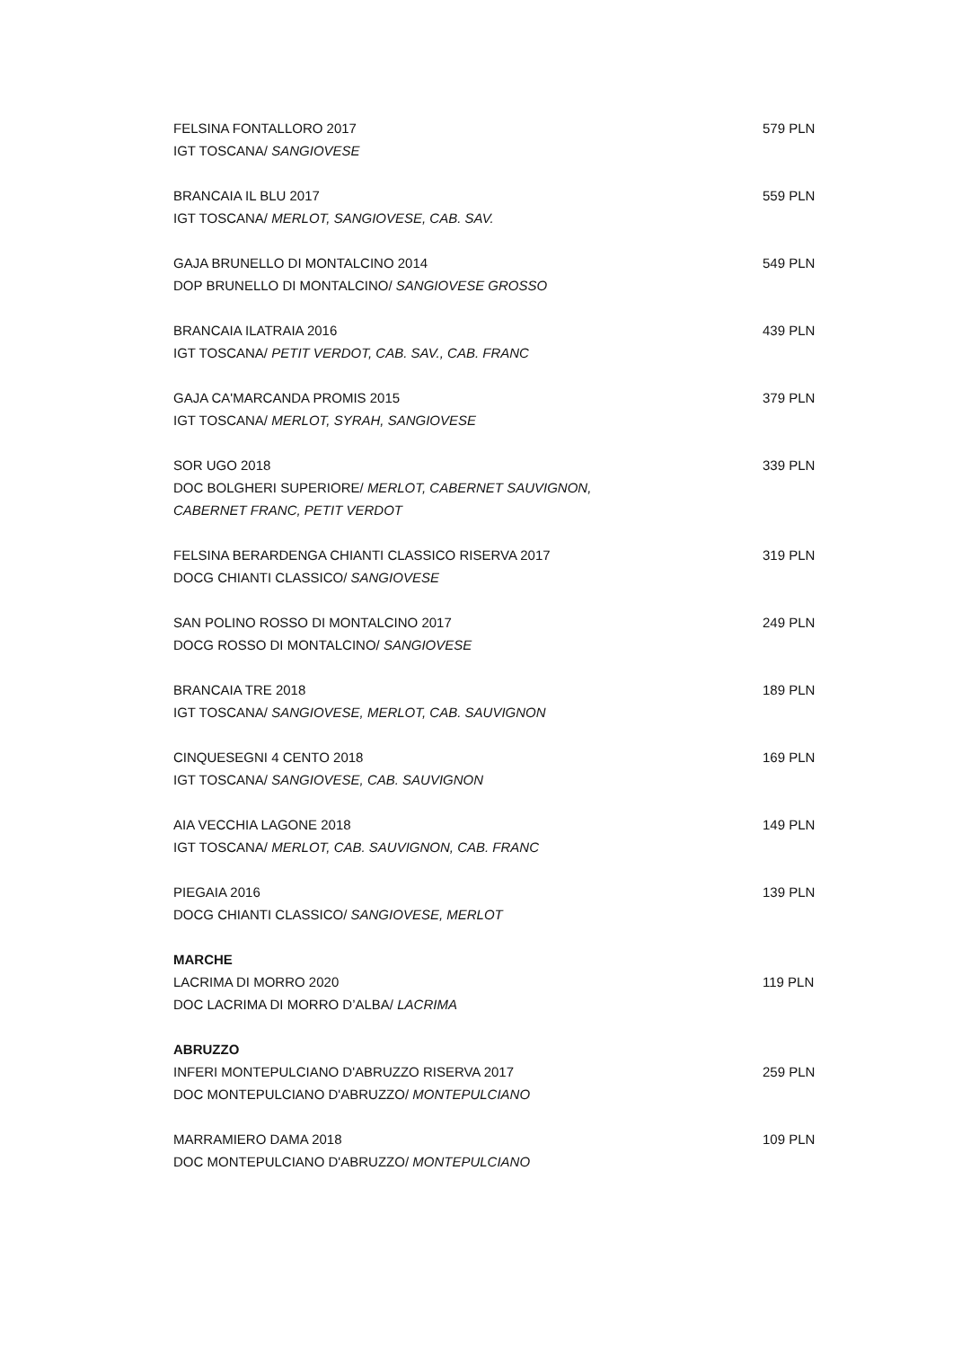FELSINA FONTALLORO 2017 579 PLN
IGT TOSCANA/ SANGIOVESE
BRANCAIA IL BLU 2017 559 PLN
IGT TOSCANA/ MERLOT, SANGIOVESE, CAB. SAV.
GAJA BRUNELLO DI MONTALCINO 2014 549 PLN
DOP BRUNELLO DI MONTALCINO/ SANGIOVESE GROSSO
BRANCAIA ILATRAIA 2016 439 PLN
IGT TOSCANA/ PETIT VERDOT, CAB. SAV., CAB. FRANC
GAJA CA'MARCANDA PROMIS 2015 379 PLN
IGT TOSCANA/ MERLOT, SYRAH, SANGIOVESE
SOR UGO 2018 339 PLN
DOC BOLGHERI SUPERIORE/ MERLOT, CABERNET SAUVIGNON,
CABERNET FRANC, PETIT VERDOT
FELSINA BERARDENGA CHIANTI CLASSICO RISERVA 2017 319 PLN
DOCG CHIANTI CLASSICO/ SANGIOVESE
SAN POLINO ROSSO DI MONTALCINO 2017 249 PLN
DOCG ROSSO DI MONTALCINO/ SANGIOVESE
BRANCAIA TRE 2018 189 PLN
IGT TOSCANA/ SANGIOVESE, MERLOT, CAB. SAUVIGNON
CINQUESEGNI 4 CENTO 2018 169 PLN
IGT TOSCANA/ SANGIOVESE, CAB. SAUVIGNON
AIA VECCHIA LAGONE 2018 149 PLN
IGT TOSCANA/ MERLOT, CAB. SAUVIGNON, CAB. FRANC
PIEGAIA 2016 139 PLN
DOCG CHIANTI CLASSICO/ SANGIOVESE, MERLOT
MARCHE
LACRIMA DI MORRO 2020 119 PLN
DOC LACRIMA DI MORRO D’ALBA/ LACRIMA
ABRUZZO
INFERI MONTEPULCIANO D'ABRUZZO RISERVA 2017 259 PLN
DOC MONTEPULCIANO D'ABRUZZO/ MONTEPULCIANO
MARRAMIERO DAMA 2018 109 PLN
DOC MONTEPULCIANO D'ABRUZZO/ MONTEPULCIANO